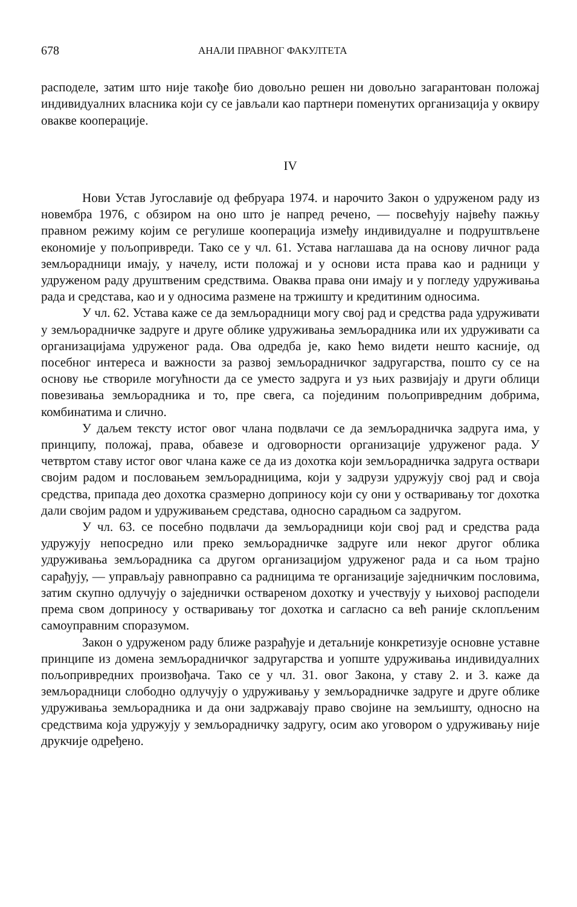678 АНАЛИ ПРАВНОГ ФАКУЛТЕТА
расподеле, затим што није такође био довољно решен ни довољно загарантован положај индивидуалних власника који су се јављали као партнери поменутих организација у оквиру овакве кооперације.
IV
Нови Устав Југославије од фебруара 1974. и нарочито Закон о удруженом раду из новембра 1976, с обзиром на оно што је напред речено, — посвећују највећу пажњу правном режиму којим се регулише кооперација између индивидуалне и подруштвљене економије у пољопривреди. Тако се у чл. 61. Устава наглашава да на основу личног рада земљорадници имају, у начелу, исти положај и у основи иста права као и радници у удруженом раду друштвеним средствима. Оваква права они имају и у погледу удруживања рада и средстава, као и у односима размене на тржишту и кредитиним односима.
У чл. 62. Устава каже се да земљорадници могу свој рад и средства рада удруживати у земљорадничке задруге и друге облике удруживања земљорадника или их удруживати са организацијама удруженог рада. Ова одредба је, како ћемо видети нешто касније, од посебног интереса и важности за развој земљорадничког задругарства, пошто су се на основу ње створиле могућности да се уместо задруга и уз њих развијају и други облици повезивања земљорадника и то, пре свега, са појединим пољопривредним добрима, комбинатима и слично.
У даљем тексту истог овог члана подвлачи се да земљорадничка задруга има, у принципу, положај, права, обавезе и одговорности организације удруженог рада. У четвртом ставу истог овог члана каже се да из дохотка који земљорадничка задруга оствари својим радом и пословањем земљорадницима, који у задрузи удружују свој рад и своја средства, припада део дохотка сразмерно доприносу који су они у остваривању тог дохотка дали својим радом и удруживањем средстава, односно сарадњом са задругом.
У чл. 63. се посебно подвлачи да земљорадници који свој рад и средства рада удружују непосредно или преко земљорадничке задруге или неког другог облика удруживања земљорадника са другом организацијом удруженог рада и са њом трајно сарађују, — управљају равноправно са радницима те организације заједничким пословима, затим скупно одлучују о заједнички оствареном дохотку и учествују у њиховој расподели према свом доприносу у остваривању тог дохотка и сагласно са већ раније склопљеним самоуправним споразумом.
Закон о удруженом раду ближе разрађује и детаљније конкретизује основне уставне принципе из домена земљорадничког задругарства и уопште удруживања индивидуалних пољопривредних произвођача. Тако се у чл. 31. овог Закона, у ставу 2. и 3. каже да земљорадници слободно одлучују о удруживању у земљорадничке задруге и друге облике удруживања земљорадника и да они задржавају право својине на земљишту, односно на средствима која удружују у земљорадничку задругу, осим ако уговором о удруживању није друкчије одређено.